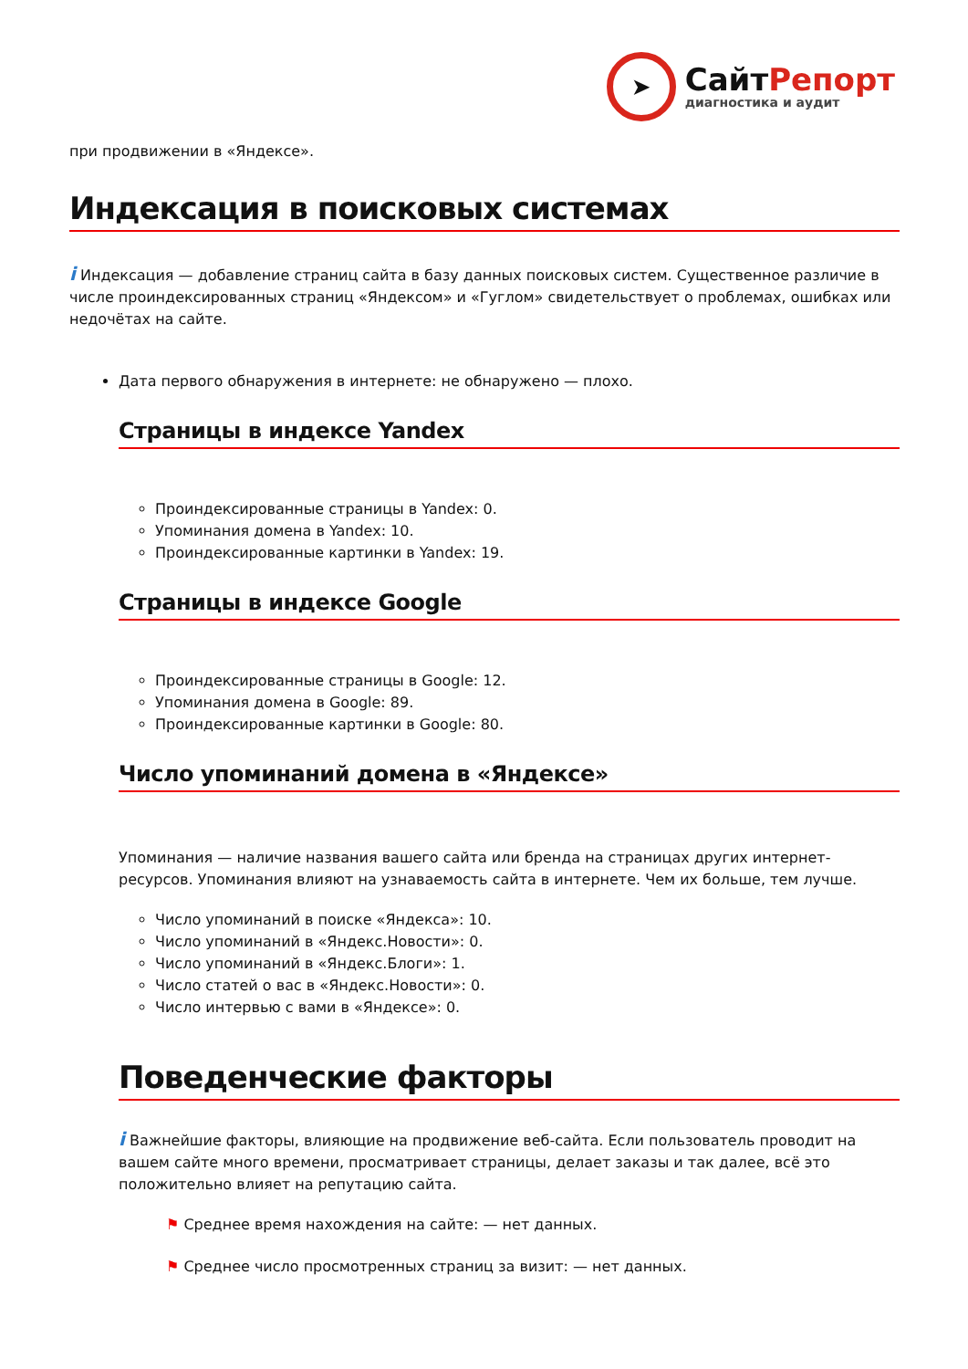➤
СайтРепорт
диагностика и аудит
при продвижении в «Яндексе».
Индексация в поисковых системах
i Индексация — добавление страниц сайта в базу данных поисковых систем. Существенное различие в числе проиндексированных страниц «Яндексом» и «Гуглом» свидетельствует о проблемах, ошибках или недочётах на сайте.
Дата первого обнаружения в интернете: не обнаружено — плохо.
Страницы в индексе Yandex
Проиндексированные страницы в Yandex: 0.
Упоминания домена в Yandex: 10.
Проиндексированные картинки в Yandex: 19.
Страницы в индексе Google
Проиндексированные страницы в Google: 12.
Упоминания домена в Google: 89.
Проиндексированные картинки в Google: 80.
Число упоминаний домена в «Яндексе»
Упоминания — наличие названия вашего сайта или бренда на страницах других интернет-ресурсов. Упоминания влияют на узнаваемость сайта в интернете. Чем их больше, тем лучше.
Число упоминаний в поиске «Яндекса»: 10.
Число упоминаний в «Яндекс.Новости»: 0.
Число упоминаний в «Яндекс.Блоги»: 1.
Число статей о вас в «Яндекс.Новости»: 0.
Число интервью с вами в «Яндексе»: 0.
Поведенческие факторы
i Важнейшие факторы, влияющие на продвижение веб-сайта. Если пользователь проводит на вашем сайте много времени, просматривает страницы, делает заказы и так далее, всё это положительно влияет на репутацию сайта.
⚑ Среднее время нахождения на сайте: — нет данных.
⚑ Среднее число просмотренных страниц за визит: — нет данных.